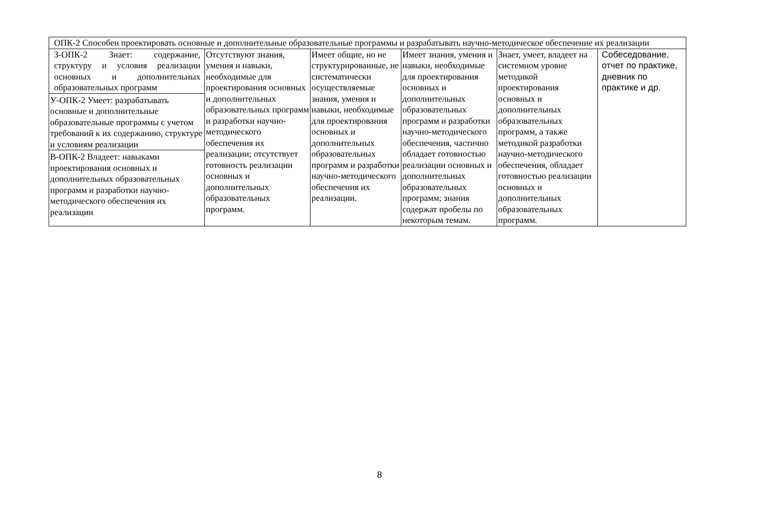| ОПК-2 Способен проектировать основные и дополнительные образовательные программы и разрабатывать научно-методическое обеспечение их реализации | | | | | |
| З-ОПК-2 Знает: содержание, структуру и условия реализации основных и дополнительных образовательных программ У-ОПК-2 Умеет: разрабатывать основные и дополнительные образовательные программы с учетом требований к их содержанию, структуре и условиям реализации В-ОПК-2 Владеет: навыками проектирования основных и дополнительных образовательных программ и разработки научно-методического обеспечения их реализации | Отсутствуют знания, умения и навыки, необходимые для проектирования основных и дополнительных образовательных программ и разработки научно-методического обеспечения их реализации; отсутствует готовность реализации основных и дополнительных образовательных программ. | Имеет общие, но не структурированные, не систематически осуществляемые знания, умения и навыки, необходимые для проектирования основных и дополнительных образовательных программ и разработки научно-методического обеспечения их реализации. | Имеет знания, умения и навыки, необходимые для проектирования основных и дополнительных образовательных программ и разработки научно-методического обеспечения, частично обладает готовностью реализации основных и дополнительных образовательных программ; знания содержат пробелы по некоторым темам. | Знает, умеет, владеет на системном уровне методикой проектирования основных и дополнительных образовательных программ, а также методикой разработки научно-методического обеспечения, обладает готовностью реализации основных и дополнительных образовательных программ. | Собеседование, отчет по практике, дневник по практике и др. |
8